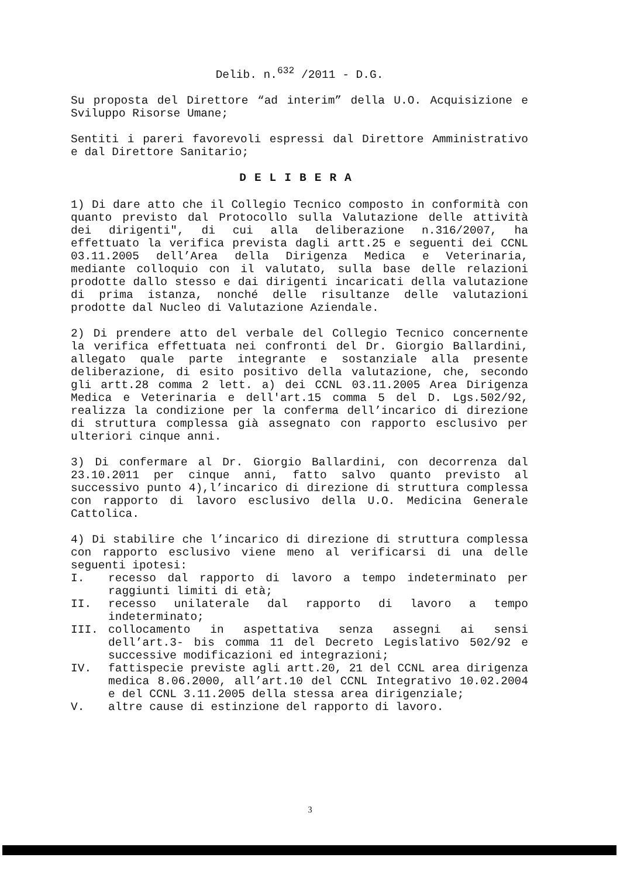Delib. n.<sup>632</sup> /2011 - D.G.
Su proposta del Direttore “ad interim” della U.O. Acquisizione e Sviluppo Risorse Umane;
Sentiti i pareri favorevoli espressi dal Direttore Amministrativo e dal Direttore Sanitario;
DELIBERA
1) Di dare atto che il Collegio Tecnico composto in conformità con quanto previsto dal Protocollo sulla Valutazione delle attività dei dirigenti", di cui alla deliberazione n.316/2007, ha effettuato la verifica prevista dagli artt.25 e seguenti dei CCNL 03.11.2005 dell’Area della Dirigenza Medica e Veterinaria, mediante colloquio con il valutato, sulla base delle relazioni prodotte dallo stesso e dai dirigenti incaricati della valutazione di prima istanza, nonché delle risultanze delle valutazioni prodotte dal Nucleo di Valutazione Aziendale.
2) Di prendere atto del verbale del Collegio Tecnico concernente la verifica effettuata nei confronti del Dr. Giorgio Ballardini, allegato quale parte integrante e sostanziale alla presente deliberazione, di esito positivo della valutazione, che, secondo gli artt.28 comma 2 lett. a) dei CCNL 03.11.2005 Area Dirigenza Medica e Veterinaria e dell'art.15 comma 5 del D. Lgs.502/92, realizza la condizione per la conferma dell’incarico di direzione di struttura complessa già assegnato con rapporto esclusivo per ulteriori cinque anni.
3) Di confermare al Dr. Giorgio Ballardini, con decorrenza dal 23.10.2011 per cinque anni, fatto salvo quanto previsto al successivo punto 4),l’incarico di direzione di struttura complessa con rapporto di lavoro esclusivo della U.O. Medicina Generale Cattolica.
4) Di stabilire che l’incarico di direzione di struttura complessa con rapporto esclusivo viene meno al verificarsi di una delle seguenti ipotesi:
I. recesso dal rapporto di lavoro a tempo indeterminato per raggiunti limiti di età;
II. recesso unilaterale dal rapporto di lavoro a tempo indeterminato;
III. collocamento in aspettativa senza assegni ai sensi dell’art.3- bis comma 11 del Decreto Legislativo 502/92 e successive modificazioni ed integrazioni;
IV. fattispecie previste agli artt.20, 21 del CCNL area dirigenza medica 8.06.2000, all’art.10 del CCNL Integrativo 10.02.2004 e del CCNL 3.11.2005 della stessa area dirigenziale;
V. altre cause di estinzione del rapporto di lavoro.
3